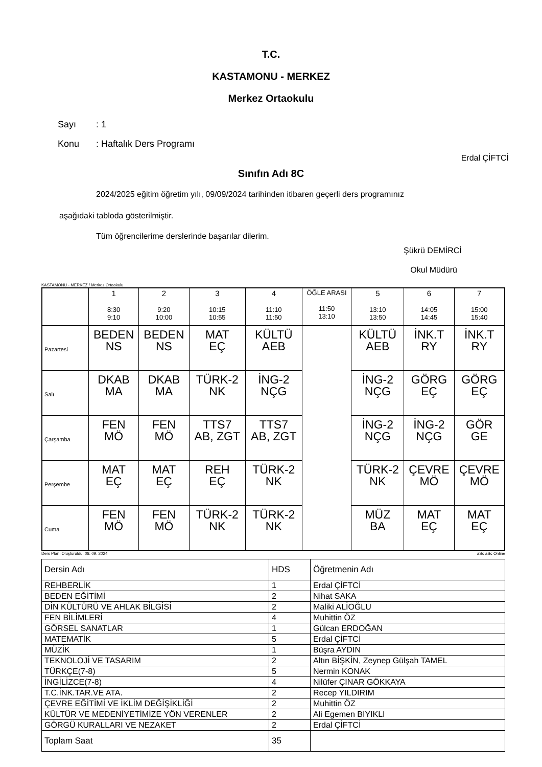T.C.
KASTAMONU - MERKEZ
Merkez Ortaokulu
Sayı: 1
Konu: Haftalık Ders Programı
Erdal ÇİFTCİ
Sınıfın Adı 8C
2024/2025 eğitim öğretim yılı, 09/09/2024 tarihinden itibaren geçerli ders programınız
aşağıdaki tabloda gösterilmiştir.
Tüm öğrencilerime derslerinde başarılar dilerim.
Şükrü DEMİRCİ
Okul Müdürü
KASTAMONU - MERKEZ / Merkez Ortaokulu
| | 1 8:30 9:10 | 2 9:20 10:00 | 3 10:15 10:55 | 4 11:10 11:50 | ÖĞLE ARASI 11:50 13:10 | 5 13:10 13:50 | 6 14:05 14:45 | 7 15:00 15:40 |
| --- | --- | --- | --- | --- | --- | --- | --- | --- |
| Pazartesi | BEDEN NS | BEDEN NS | MAT EÇ | KÜLTÜ AEB | | KÜLTÜ AEB | İNK.T RY | İNK.T RY |
| Salı | DKAB MA | DKAB MA | TÜRK-2 NK | İNG-2 NÇG | | İNG-2 NÇG | GÖRG EÇ | GÖRG EÇ |
| Çarşamba | FEN MÖ | FEN MÖ | TTS7 AB, ZGT | TTS7 AB, ZGT | | İNG-2 NÇG | İNG-2 NÇG | GÖR GE |
| Perşembe | MAT EÇ | MAT EÇ | REH EÇ | TÜRK-2 NK | | TÜRK-2 NK | ÇEVRE MÖ | ÇEVRE MÖ |
| Cuma | FEN MÖ | FEN MÖ | TÜRK-2 NK | TÜRK-2 NK | | MÜZ BA | MAT EÇ | MAT EÇ |
Ders Planı Oluşturuldu: 08. 09. 2024 aSc aSc Online
| Dersin Adı | HDS | Öğretmenin Adı |
| REHBERLİK | 1 | Erdal ÇİFTCİ |
| BEDEN EĞİTİMİ | 2 | Nihat SAKA |
| DİN KÜLTÜRÜ VE AHLAK BİLGİSİ | 2 | Maliki ALİOĞLU |
| FEN BİLİMLERİ | 4 | Muhittin ÖZ |
| GÖRSEL SANATLAR | 1 | Gülcan ERDOĞAN |
| MATEMATİK | 5 | Erdal ÇİFTCİ |
| MÜZİK | 1 | Büşra AYDIN |
| TEKNOLOJİ VE TASARIM | 2 | Altın BİŞKİN, Zeynep Gülşah TAMEL |
| TÜRKÇE(7-8) | 5 | Nermin KONAK |
| İNGİLİZCE(7-8) | 4 | Nilüfer ÇINAR GÖKKAYA |
| T.C.İNK.TAR.VE ATA. | 2 | Recep YILDIRIM |
| ÇEVRE EĞİTİMİ VE İKLİM DEĞİŞİKLİĞİ | 2 | Muhittin ÖZ |
| KÜLTÜR VE MEDENİYETİMİZE YÖN VERENLER | 2 | Ali Egemen BIYIKLI |
| GÖRGÜ KURALLARI VE NEZAKET | 2 | Erdal ÇİFTCİ |
| Toplam Saat | 35 | |